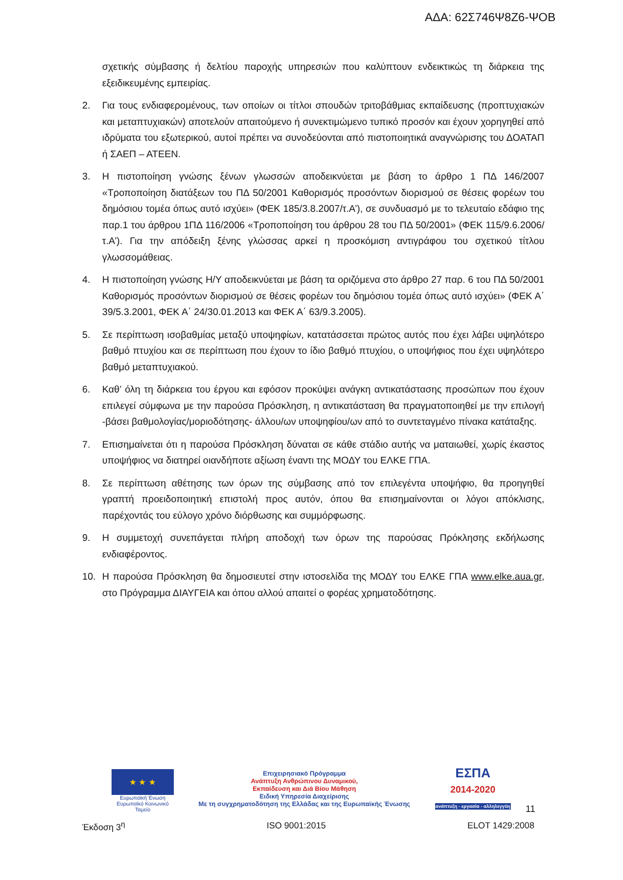ΑΔΑ: 62Σ746Ψ8Ζ6-ΨΟΒ
σχετικής σύμβασης ή δελτίου παροχής υπηρεσιών που καλύπτουν ενδεικτικώς τη διάρκεια της εξειδικευμένης εμπειρίας.
2. Για τους ενδιαφερομένους, των οποίων οι τίτλοι σπουδών τριτοβάθμιας εκπαίδευσης (προπτυχιακών και μεταπτυχιακών) αποτελούν απαιτούμενο ή συνεκτιμώμενο τυπικό προσόν και έχουν χορηγηθεί από ιδρύματα του εξωτερικού, αυτοί πρέπει να συνοδεύονται από πιστοποιητικά αναγνώρισης του ΔΟΑΤΑΠ ή ΣΑΕΠ – ΑΤΕΕΝ.
3. Η πιστοποίηση γνώσης ξένων γλωσσών αποδεικνύεται με βάση το άρθρο 1 ΠΔ 146/2007 «Τροποποίηση διατάξεων του ΠΔ 50/2001 Καθορισμός προσόντων διορισμού σε θέσεις φορέων του δημόσιου τομέα όπως αυτό ισχύει» (ΦΕΚ 185/3.8.2007/τ.Α’), σε συνδυασμό με το τελευταίο εδάφιο της παρ.1 του άρθρου 1ΠΔ 116/2006 «Τροποποίηση του άρθρου 28 του ΠΔ 50/2001» (ΦΕΚ 115/9.6.2006/τ.Α’). Για την απόδειξη ξένης γλώσσας αρκεί η προσκόμιση αντιγράφου του σχετικού τίτλου γλωσσομάθειας.
4. Η πιστοποίηση γνώσης Η/Υ αποδεικνύεται με βάση τα οριζόμενα στο άρθρο 27 παρ. 6 του ΠΔ 50/2001 Καθορισμός προσόντων διορισμού σε θέσεις φορέων του δημόσιου τομέα όπως αυτό ισχύει» (ΦΕΚ Α΄ 39/5.3.2001, ΦΕΚ Α΄ 24/30.01.2013 και ΦΕΚ Α΄ 63/9.3.2005).
5. Σε περίπτωση ισοβαθμίας μεταξύ υποψηφίων, κατατάσσεται πρώτος αυτός που έχει λάβει υψηλότερο βαθμό πτυχίου και σε περίπτωση που έχουν το ίδιο βαθμό πτυχίου, ο υποψήφιος που έχει υψηλότερο βαθμό μεταπτυχιακού.
6. Καθ’ όλη τη διάρκεια του έργου και εφόσον προκύψει ανάγκη αντικατάστασης προσώπων που έχουν επιλεγεί σύμφωνα με την παρούσα Πρόσκληση, η αντικατάσταση θα πραγματοποιηθεί με την επιλογή -βάσει βαθμολογίας/μοριοδότησης- άλλου/ων υποψηφίου/ων από το συντεταγμένο πίνακα κατάταξης.
7. Επισημαίνεται ότι η παρούσα Πρόσκληση δύναται σε κάθε στάδιο αυτής να ματαιωθεί, χωρίς έκαστος υποψήφιος να διατηρεί οιανδήποτε αξίωση έναντι της ΜΟΔΥ του ΕΛΚΕ ΓΠΑ.
8. Σε περίπτωση αθέτησης των όρων της σύμβασης από τον επιλεγέντα υποψήφιο, θα προηγηθεί γραπτή προειδοποιητική επιστολή προς αυτόν, όπου θα επισημαίνονται οι λόγοι απόκλισης, παρέχοντάς του εύλογο χρόνο διόρθωσης και συμμόρφωσης.
9. Η συμμετοχή συνεπάγεται πλήρη αποδοχή των όρων της παρούσας Πρόκλησης εκδήλωσης ενδιαφέροντος.
10. Η παρούσα Πρόσκληση θα δημοσιευτεί στην ιστοσελίδα της ΜΟΔΥ του ΕΛΚΕ ΓΠΑ www.elke.aua.gr, στο Πρόγραμμα ΔΙΑΥΓΕΙΑ και όπου αλλού απαιτεί ο φορέας χρηματοδότησης.
★ ★ ★
Ευρωπαϊκή Ένωση
Ευρωπαϊκό Κοινωνικό Ταμείο
Επιχειρησιακό Πρόγραμμα
Ανάπτυξη Ανθρώπινου Δυναμικού,
Εκπαίδευση και Διά Βίου Μάθηση
Ειδική Υπηρεσία Διαχείρισης
Με τη συγχρηματοδότηση της Ελλάδας και της Ευρωπαϊκής Ένωσης
ΕΣΠΑ
2014-2020
ανάπτυξη - εργασία - αλληλεγγύη
11
Έκδοση 3<sup>η</sup> ISO 9001:2015 ELOT 1429:2008